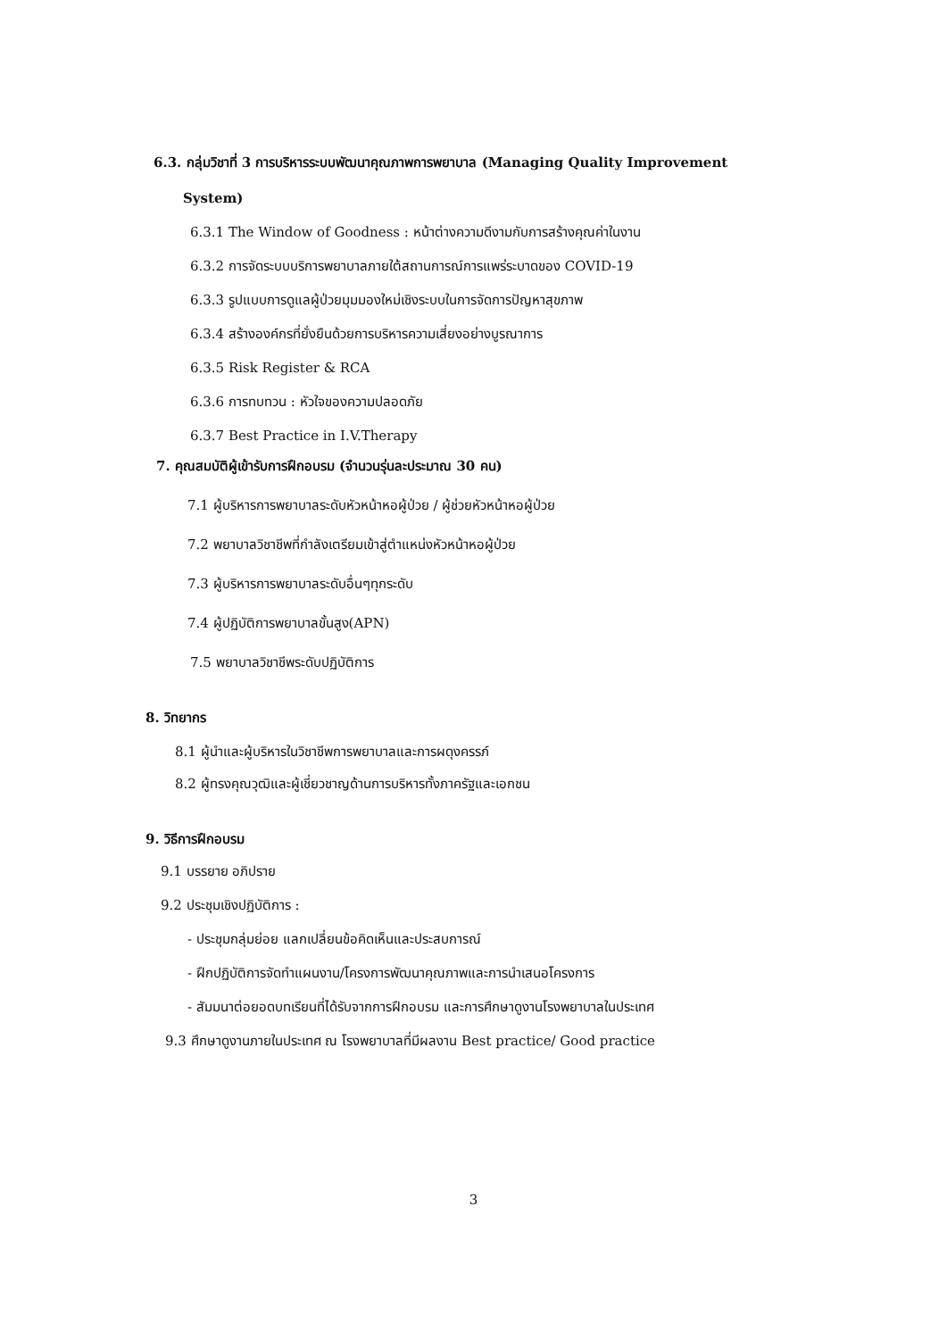6.3. กลุ่มวิชาที่ 3 การบริหารระบบพัฒนาคุณภาพการพยาบาล (Managing Quality Improvement
System)
6.3.1 The Window of Goodness : หน้าต่างความดีงามกับการสร้างคุณค่าในงาน
6.3.2 การจัดระบบบริการพยาบาลภายใต้สถานการณ์การแพร่ระบาดของ COVID-19
6.3.3 รูปแบบการดูแลผู้ป่วยมุมมองใหม่เชิงระบบในการจัดการปัญหาสุขภาพ
6.3.4 สร้างองค์กรที่ยั่งยืนด้วยการบริหารความเสี่ยงอย่างบูรณาการ
6.3.5 Risk Register & RCA
6.3.6 การทบทวน : หัวใจของความปลอดภัย
6.3.7 Best Practice in I.V.Therapy
7. คุณสมบัติผู้เข้ารับการฝึกอบรม (จำนวนรุ่นละประมาณ 30 คน)
7.1 ผู้บริหารการพยาบาลระดับหัวหน้าหอผู้ป่วย / ผู้ช่วยหัวหน้าหอผู้ป่วย
7.2 พยาบาลวิชาชีพที่กำลังเตรียมเข้าสู่ตำแหน่งหัวหน้าหอผู้ป่วย
7.3 ผู้บริหารการพยาบาลระดับอื่นๆทุกระดับ
7.4 ผู้ปฏิบัติการพยาบาลขั้นสูง(APN)
7.5 พยาบาลวิชาชีพระดับปฏิบัติการ
8. วิทยากร
8.1 ผู้นำและผู้บริหารในวิชาชีพการพยาบาลและการผดุงครรภ์
8.2 ผู้ทรงคุณวุฒิและผู้เชี่ยวชาญด้านการบริหารทั้งภาครัฐและเอกชน
9. วิธีการฝึกอบรม
9.1 บรรยาย อภิปราย
9.2 ประชุมเชิงปฏิบัติการ :
- ประชุมกลุ่มย่อย แลกเปลี่ยนข้อคิดเห็นและประสบการณ์
- ฝึกปฏิบัติการจัดทำแผนงาน/โครงการพัฒนาคุณภาพและการนำเสนอโครงการ
- สัมมนาต่อยอดบทเรียนที่ได้รับจากการฝึกอบรม และการศึกษาดูงานโรงพยาบาลในประเทศ
9.3 ศึกษาดูงานภายในประเทศ ณ โรงพยาบาลที่มีผลงาน Best practice/ Good practice
3